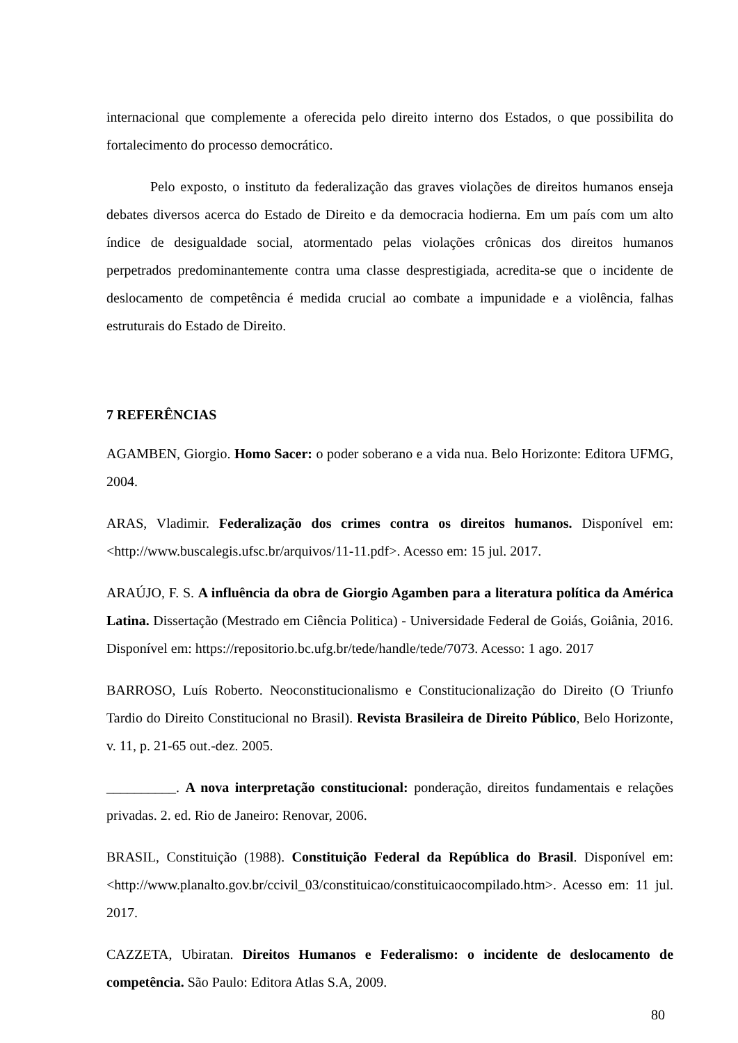internacional que complemente a oferecida pelo direito interno dos Estados, o que possibilita do fortalecimento do processo democrático.
Pelo exposto, o instituto da federalização das graves violações de direitos humanos enseja debates diversos acerca do Estado de Direito e da democracia hodierna. Em um país com um alto índice de desigualdade social, atormentado pelas violações crônicas dos direitos humanos perpetrados predominantemente contra uma classe desprestigiada, acredita-se que o incidente de deslocamento de competência é medida crucial ao combate a impunidade e a violência, falhas estruturais do Estado de Direito.
7 REFERÊNCIAS
AGAMBEN, Giorgio. Homo Sacer: o poder soberano e a vida nua. Belo Horizonte: Editora UFMG, 2004.
ARAS, Vladimir. Federalização dos crimes contra os direitos humanos. Disponível em: <http://www.buscalegis.ufsc.br/arquivos/11-11.pdf>. Acesso em: 15 jul. 2017.
ARAÚJO, F. S. A influência da obra de Giorgio Agamben para a literatura política da América Latina. Dissertação (Mestrado em Ciência Politica) - Universidade Federal de Goiás, Goiânia, 2016. Disponível em: https://repositorio.bc.ufg.br/tede/handle/tede/7073. Acesso: 1 ago. 2017
BARROSO, Luís Roberto. Neoconstitucionalismo e Constitucionalização do Direito (O Triunfo Tardio do Direito Constitucional no Brasil). Revista Brasileira de Direito Público, Belo Horizonte, v. 11, p. 21-65 out.-dez. 2005.
__________. A nova interpretação constitucional: ponderação, direitos fundamentais e relações privadas. 2. ed. Rio de Janeiro: Renovar, 2006.
BRASIL, Constituição (1988). Constituição Federal da República do Brasil. Disponível em: <http://www.planalto.gov.br/ccivil_03/constituicao/constituicaocompilado.htm>. Acesso em: 11 jul. 2017.
CAZZETA, Ubiratan. Direitos Humanos e Federalismo: o incidente de deslocamento de competência. São Paulo: Editora Atlas S.A, 2009.
80